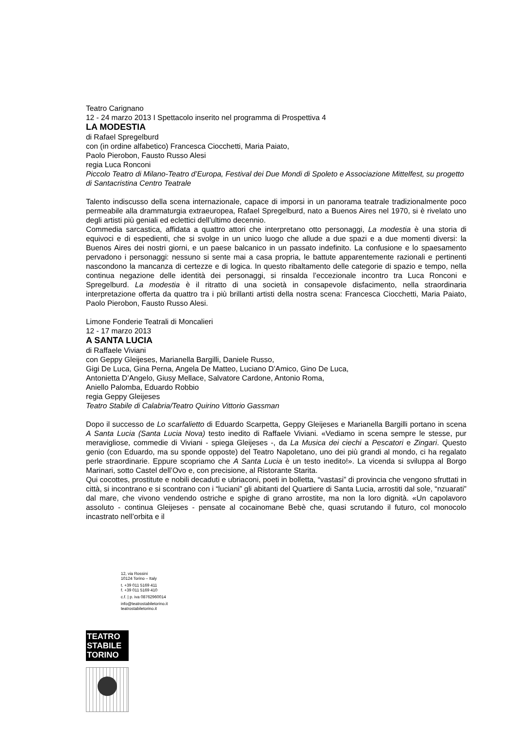Teatro Carignano
12 - 24 marzo 2013 I Spettacolo inserito nel programma di Prospettiva 4
LA MODESTIA
di Rafael Spregelburd
con (in ordine alfabetico) Francesca Ciocchetti, Maria Paiato,
Paolo Pierobon, Fausto Russo Alesi
regia Luca Ronconi
Piccolo Teatro di Milano-Teatro d’Europa, Festival dei Due Mondi di Spoleto e Associazione Mittelfest, su progetto di Santacristina Centro Teatrale
Talento indiscusso della scena internazionale, capace di imporsi in un panorama teatrale tradizionalmente poco permeabile alla drammaturgia extraeuropea, Rafael Spregelburd, nato a Buenos Aires nel 1970, si è rivelato uno degli artisti più geniali ed eclettici dell’ultimo decennio.
Commedia sarcastica, affidata a quattro attori che interpretano otto personaggi, La modestia è una storia di equivoci e di espedienti, che si svolge in un unico luogo che allude a due spazi e a due momenti diversi: la Buenos Aires dei nostri giorni, e un paese balcanico in un passato indefinito. La confusione e lo spaesamento pervadono i personaggi: nessuno si sente mai a casa propria, le battute apparentemente razionali e pertinenti nascondono la mancanza di certezze e di logica. In questo ribaltamento delle categorie di spazio e tempo, nella continua negazione delle identità dei personaggi, si rinsalda l’eccezionale incontro tra Luca Ronconi e Spregelburd. La modestia è il ritratto di una società in consapevole disfacimento, nella straordinaria interpretazione offerta da quattro tra i più brillanti artisti della nostra scena: Francesca Ciocchetti, Maria Paiato, Paolo Pierobon, Fausto Russo Alesi.
Limone Fonderie Teatrali di Moncalieri
12 - 17 marzo 2013
A SANTA LUCIA
di Raffaele Viviani
con Geppy Gleijeses, Marianella Bargilli, Daniele Russo,
Gigi De Luca, Gina Perna, Angela De Matteo, Luciano D’Amico, Gino De Luca,
Antonietta D’Angelo, Giusy Mellace, Salvatore Cardone, Antonio Roma,
Aniello Palomba, Eduardo Robbio
regia Geppy Gleijeses
Teatro Stabile di Calabria/Teatro Quirino Vittorio Gassman
Dopo il successo de Lo scarfalietto di Eduardo Scarpetta, Geppy Gleijeses e Marianella Bargilli portano in scena A Santa Lucia (Santa Lucia Nova) testo inedito di Raffaele Viviani. «Vediamo in scena sempre le stesse, pur meravigliose, commedie di Viviani - spiega Gleijeses -, da La Musica dei ciechi a Pescatori e Zingari. Questo genio (con Eduardo, ma su sponde opposte) del Teatro Napoletano, uno dei più grandi al mondo, ci ha regalato perle straordinarie. Eppure scopriamo che A Santa Lucia è un testo inedito!». La vicenda si sviluppa al Borgo Marinari, sotto Castel dell’Ovo e, con precisione, al Ristorante Starita.
Qui cocottes, prostitute e nobili decaduti e ubriaconi, poeti in bolletta, “vastasi” di provincia che vengono sfruttati in città, si incontrano e si scontrano con i “luciani” gli abitanti del Quartiere di Santa Lucia, arrostiti dal sole, “nzuarati” dal mare, che vivono vendendo ostriche e spighe di grano arrostite, ma non la loro dignità. «Un capolavoro assoluto - continua Gleijeses - pensate al cocainomane Bebè che, quasi scrutando il futuro, col monocolo incastrato nell’orbita e il
12, via Rossini
10124 Torino – Italy
t. +39 011 5169 411
f. +39 011 5169 410
c.f. | p. iva 08762960014
info@teatrostabiletorino.it
teatrostabiletorino.it
TEATRO
STABILE
TORINO